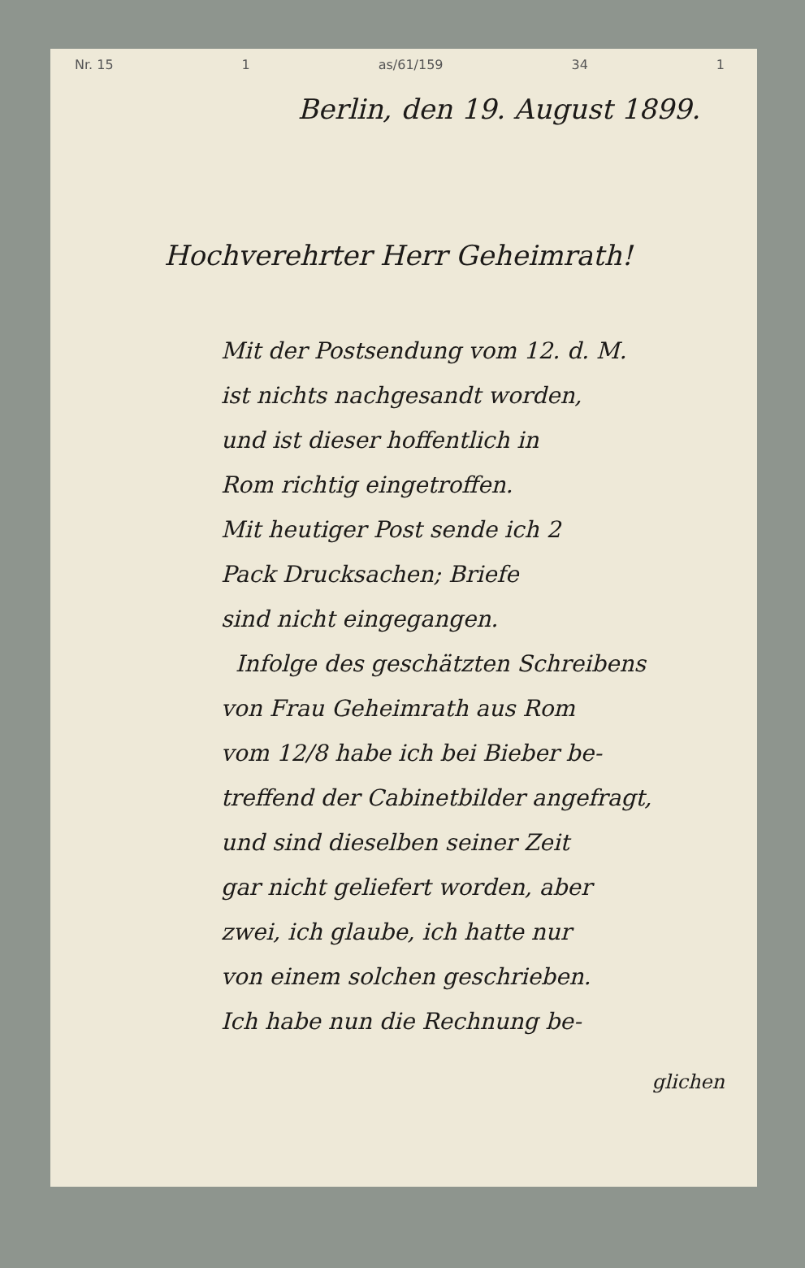Nr. 15 1 as/61/159 34 1
Berlin, den 19. August 1899.
Hochverehrter Herr Geheimrath!
Mit der Postsendung vom 12. d. M.
ist nichts nachgesandt worden,
und ist dieser hoffentlich in
Rom richtig eingetroffen.
Mit heutiger Post sende ich 2
Pack Drucksachen; Briefe
sind nicht eingegangen.
Infolge des geschätzten Schreibens
von Frau Geheimrath aus Rom
vom 12/8 habe ich bei Bieber be-
treffend der Cabinetbilder angefragt,
und sind dieselben seiner Zeit
gar nicht geliefert worden, aber
zwei, ich glaube, ich hatte nur
von einem solchen geschrieben.
Ich habe nun die Rechnung be-
glichen